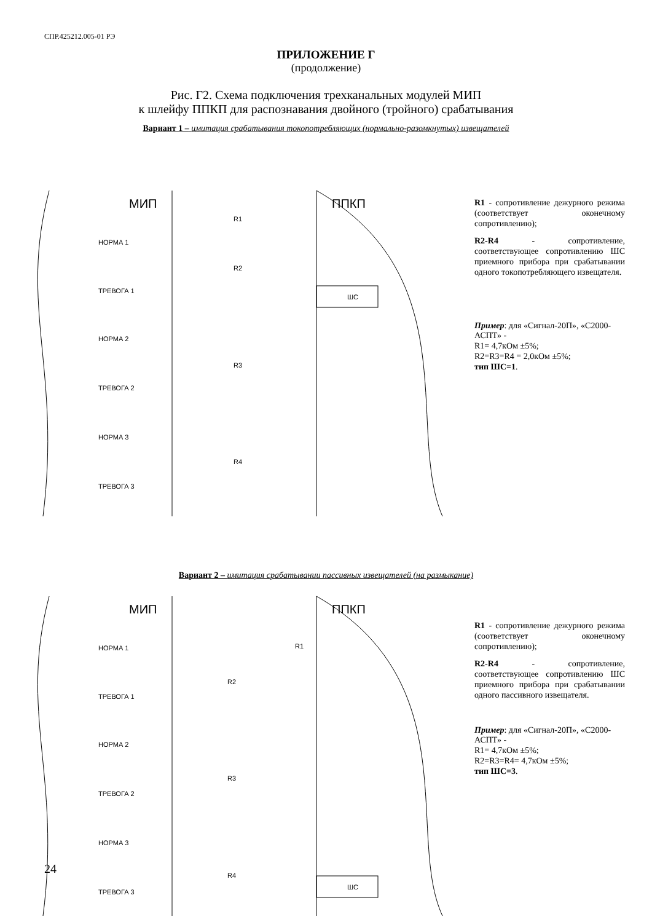СПР.425212.005-01 РЭ
ПРИЛОЖЕНИЕ Г
(продолжение)
Рис. Г2. Схема подключения трехканальных модулей МИП
к шлейфу ППКП для распознавания двойного (тройного) срабатывания
Вариант 1 – имитация срабатывания токопотребляющих (нормально-разомкнутых) извещателей
МИП
ППКП
ШС
НОРМА 1
ТРЕВОГА 1
НОРМА 2
ТРЕВОГА 2
НОРМА 3
ТРЕВОГА 3
R1
R2
R3
R4
R1 - сопротивление дежурного режима (соответствует оконечному сопротивлению);
R2-R4 - сопротивление, соответствующее сопротивлению ШС приемного прибора при срабатывании одного токопотребляющего извещателя.
Пример: для «Сигнал-20П», «С2000-АСПТ» -
R1= 4,7кОм ±5%;
R2=R3=R4 = 2,0кОм ±5%;
тип ШС=1.
Вариант 2 – имитация срабатывании пассивных извещателей (на размыкание)
МИП
ППКП
ШС
НОРМА 1
ТРЕВОГА 1
НОРМА 2
ТРЕВОГА 2
НОРМА 3
ТРЕВОГА 3
R1
R2
R3
R4
R1 - сопротивление дежурного режима (соответствует оконечному сопротивлению);
R2-R4 - сопротивление, соответствующее сопротивлению ШС приемного прибора при срабатывании одного пассивного извещателя.
Пример: для «Сигнал-20П», «С2000-АСПТ» -
R1= 4,7кОм ±5%;
R2=R3=R4= 4,7кОм ±5%;
тип ШС=3.
24